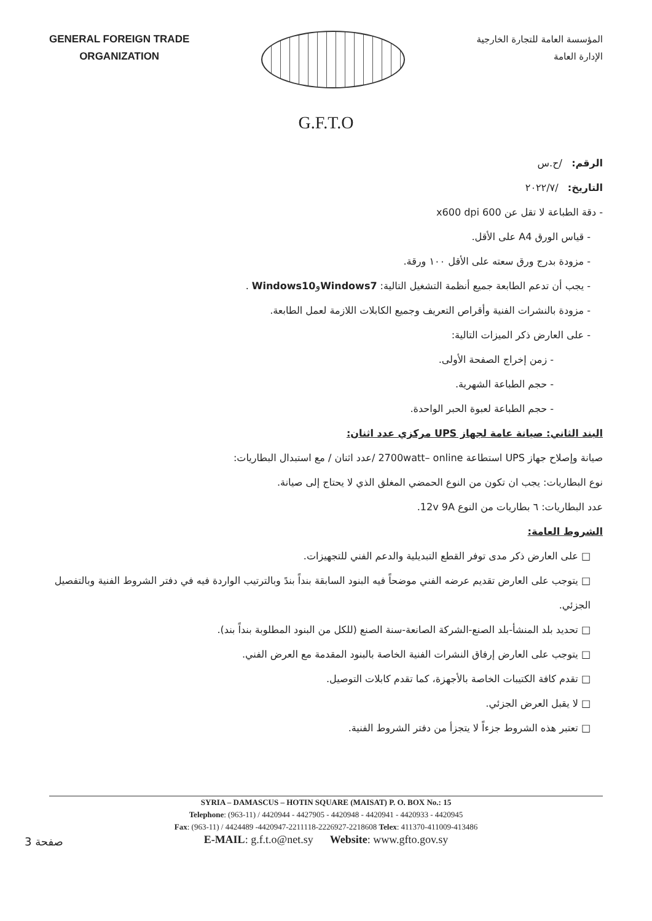GENERAL FOREIGN TRADE
ORGANIZATION
المؤسسة العامة للتجارة الخارجية
الإدارة العامة
G.F.T.O
الرقم: /ح.س
التاريخ: /٢٠٢٢/٧
- دقة الطباعة لا تقل عن 600 x600 dpi
- قياس الورق A4 على الأقل.
- مزودة بدرج ورق سعته على الأقل ١٠٠ ورقة.
- يجب أن تدعم الطابعة جميع أنظمة التشغيل التالية: Windows7وWindows10 .
- مزودة بالنشرات الفنية وأقراص التعريف وجميع الكابلات اللازمة لعمل الطابعة.
- على العارض ذكر الميزات التالية:
- زمن إخراج الصفحة الأولى.
- حجم الطباعة الشهرية.
- حجم الطباعة لعبوة الحبر الواحدة.
البند الثاني: صيانة عامة لجهاز UPS مركزي عدد اثنان:
صيانة وإصلاح جهاز UPS استطاعة 2700watt– online /عدد اثنان / مع استبدال البطاريات:
نوع البطاريات: يجب ان تكون من النوع الحمضي المغلق الذي لا يحتاج إلى صيانة.
عدد البطاريات: ٦ بطاريات من النوع 12v 9A.
الشروط العامة:
□ على العارض ذكر مدى توفر القطع التبديلية والدعم الفني للتجهيزات.
□ يتوجب على العارض تقديم عرضه الفني موضحاً فيه البنود السابقة بنداً بندً وبالترتيب الواردة فيه في دفتر الشروط الفنية وبالتفصيل الجزئي.
□ تحديد بلد المنشأ-بلد الصنع-الشركة الصانعة-سنة الصنع (للكل من البنود المطلوبة بنداً بند).
□ يتوجب على العارض إرفاق النشرات الفنية الخاصة بالبنود المقدمة مع العرض الفني.
□ تقدم كافة الكتيبات الخاصة بالأجهزة، كما تقدم كابلات التوصيل.
□ لا يقبل العرض الجزئي.
□ تعتبر هذه الشروط جزءاً لا يتجزأ من دفتر الشروط الفنية.
SYRIA – DAMASCUS – HOTIN SQUARE (MAISAT) P. O. BOX No.: 15
Telephone: (963-11) / 4420944 - 4427905 - 4420948 - 4420941 - 4420933 - 4420945
Fax: (963-11) / 4424489 -4420947-2211118-2226927-2218608 Telex: 411370-411009-413486
E-MAIL: g.f.t.o@net.sy Website: www.gfto.gov.sy
صفحة 3